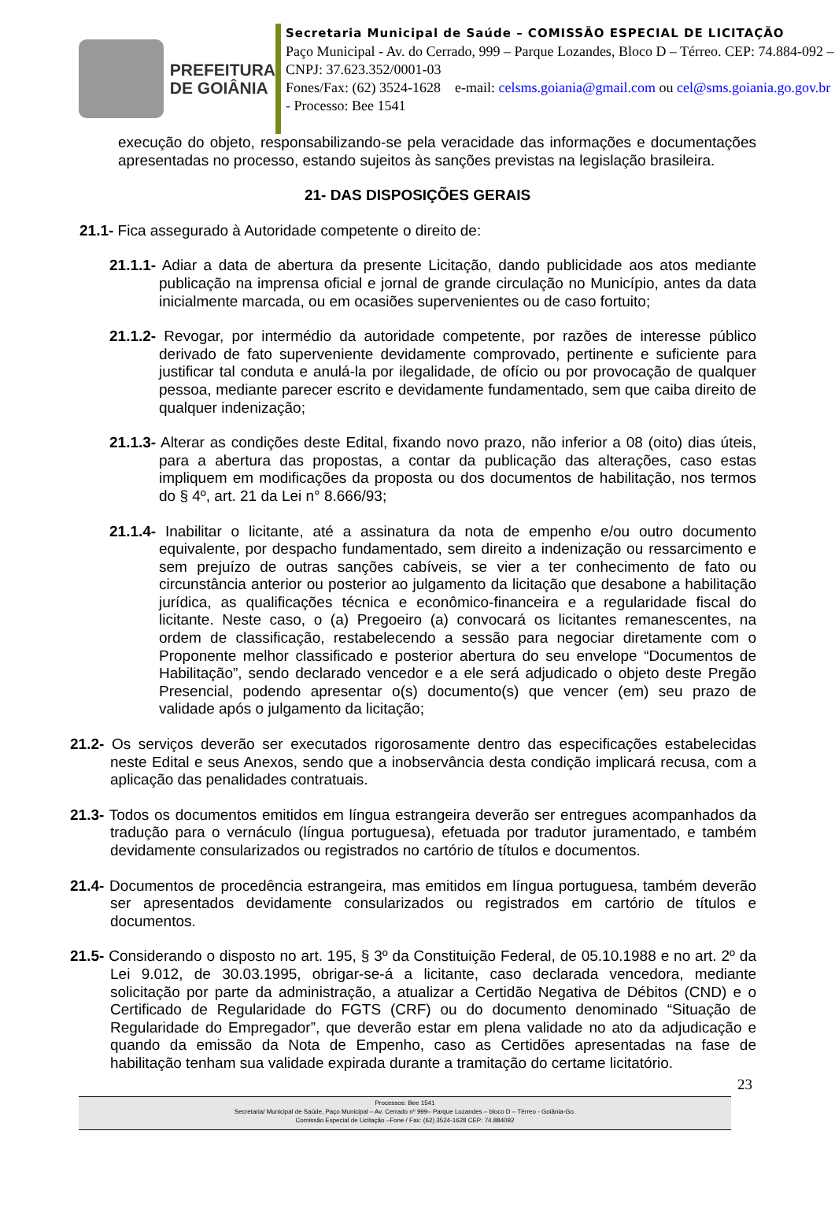PREFEITURA
DE GOIÂNIA
Secretaria Municipal de Saúde – COMISSÃO ESPECIAL DE LICITAÇÃO
Paço Municipal - Av. do Cerrado, 999 – Parque Lozandes, Bloco D – Térreo. CEP: 74.884-092 – CNPJ: 37.623.352/0001-03
Fones/Fax: (62) 3524-1628 e-mail: celsms.goiania@gmail.com ou cel@sms.goiania.go.gov.br - Processo: Bee 1541
execução do objeto, responsabilizando-se pela veracidade das informações e documentações apresentadas no processo, estando sujeitos às sanções previstas na legislação brasileira.
21- DAS DISPOSIÇÕES GERAIS
21.1- Fica assegurado à Autoridade competente o direito de:
21.1.1- Adiar a data de abertura da presente Licitação, dando publicidade aos atos mediante publicação na imprensa oficial e jornal de grande circulação no Município, antes da data inicialmente marcada, ou em ocasiões supervenientes ou de caso fortuito;
21.1.2- Revogar, por intermédio da autoridade competente, por razões de interesse público derivado de fato superveniente devidamente comprovado, pertinente e suficiente para justificar tal conduta e anulá-la por ilegalidade, de ofício ou por provocação de qualquer pessoa, mediante parecer escrito e devidamente fundamentado, sem que caiba direito de qualquer indenização;
21.1.3- Alterar as condições deste Edital, fixando novo prazo, não inferior a 08 (oito) dias úteis, para a abertura das propostas, a contar da publicação das alterações, caso estas impliquem em modificações da proposta ou dos documentos de habilitação, nos termos do § 4º, art. 21 da Lei n° 8.666/93;
21.1.4- Inabilitar o licitante, até a assinatura da nota de empenho e/ou outro documento equivalente, por despacho fundamentado, sem direito a indenização ou ressarcimento e sem prejuízo de outras sanções cabíveis, se vier a ter conhecimento de fato ou circunstância anterior ou posterior ao julgamento da licitação que desabone a habilitação jurídica, as qualificações técnica e econômico-financeira e a regularidade fiscal do licitante. Neste caso, o (a) Pregoeiro (a) convocará os licitantes remanescentes, na ordem de classificação, restabelecendo a sessão para negociar diretamente com o Proponente melhor classificado e posterior abertura do seu envelope “Documentos de Habilitação”, sendo declarado vencedor e a ele será adjudicado o objeto deste Pregão Presencial, podendo apresentar o(s) documento(s) que vencer (em) seu prazo de validade após o julgamento da licitação;
21.2- Os serviços deverão ser executados rigorosamente dentro das especificações estabelecidas neste Edital e seus Anexos, sendo que a inobservância desta condição implicará recusa, com a aplicação das penalidades contratuais.
21.3- Todos os documentos emitidos em língua estrangeira deverão ser entregues acompanhados da tradução para o vernáculo (língua portuguesa), efetuada por tradutor juramentado, e também devidamente consularizados ou registrados no cartório de títulos e documentos.
21.4- Documentos de procedência estrangeira, mas emitidos em língua portuguesa, também deverão ser apresentados devidamente consularizados ou registrados em cartório de títulos e documentos.
21.5- Considerando o disposto no art. 195, § 3º da Constituição Federal, de 05.10.1988 e no art. 2º da Lei 9.012, de 30.03.1995, obrigar-se-á a licitante, caso declarada vencedora, mediante solicitação por parte da administração, a atualizar a Certidão Negativa de Débitos (CND) e o Certificado de Regularidade do FGTS (CRF) ou do documento denominado “Situação de Regularidade do Empregador”, que deverão estar em plena validade no ato da adjudicação e quando da emissão da Nota de Empenho, caso as Certidões apresentadas na fase de habilitação tenham sua validade expirada durante a tramitação do certame licitatório.
23
Processos: Bee 1541
Secretaria/ Municipal de Saúde, Paço Municipal – Av. Cerrado nº 999– Parque Lozandes – bloco D – Térreo - Goiânia-Go.
Comissão Especial de Licitação –Fone / Fax: (62) 3524-1628 CEP: 74.884092